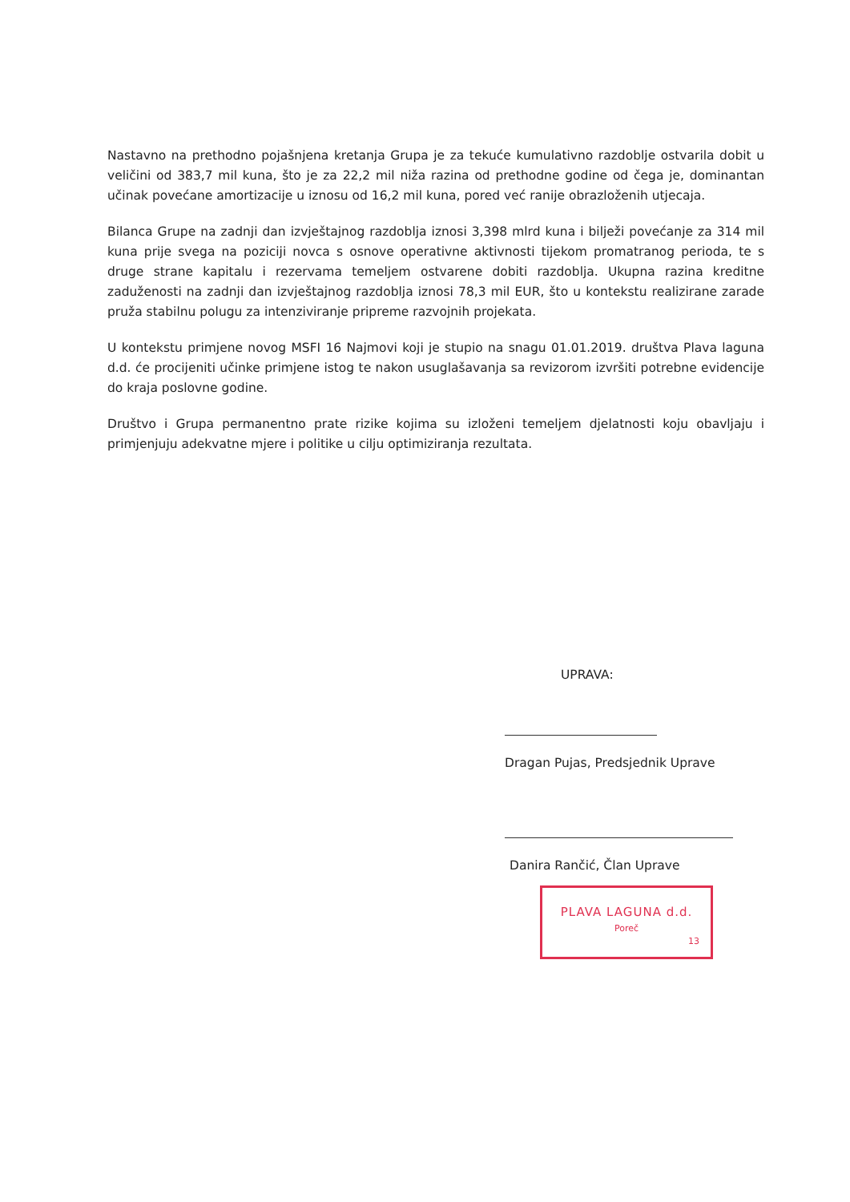Nastavno na prethodno pojašnjena kretanja Grupa je za tekuće kumulativno razdoblje ostvarila dobit u veličini od 383,7 mil kuna, što je za 22,2 mil niža razina od prethodne godine od čega je, dominantan učinak povećane amortizacije u iznosu od 16,2 mil kuna, pored već ranije obrazloženih utjecaja.
Bilanca Grupe na zadnji dan izvještajnog razdoblja iznosi 3,398 mlrd kuna i bilježi povećanje za 314 mil kuna prije svega na poziciji novca s osnove operativne aktivnosti tijekom promatranog perioda, te s druge strane kapitalu i rezervama temeljem ostvarene dobiti razdoblja. Ukupna razina kreditne zaduženosti na zadnji dan izvještajnog razdoblja iznosi 78,3 mil EUR, što u kontekstu realizirane zarade pruža stabilnu polugu za intenziviranje pripreme razvojnih projekata.
U kontekstu primjene novog MSFI 16 Najmovi koji je stupio na snagu 01.01.2019. društva Plava laguna d.d. će procijeniti učinke primjene istog te nakon usuglašavanja sa revizorom izvršiti potrebne evidencije do kraja poslovne godine.
Društvo i Grupa permanentno prate rizike kojima su izloženi temeljem djelatnosti koju obavljaju i primjenjuju adekvatne mjere i politike u cilju optimiziranja rezultata.
UPRAVA:
Dragan Pujas, Predsjednik Uprave
Danira Rančić, Član Uprave
PLAVA LAGUNA d.d.
Poreč
13